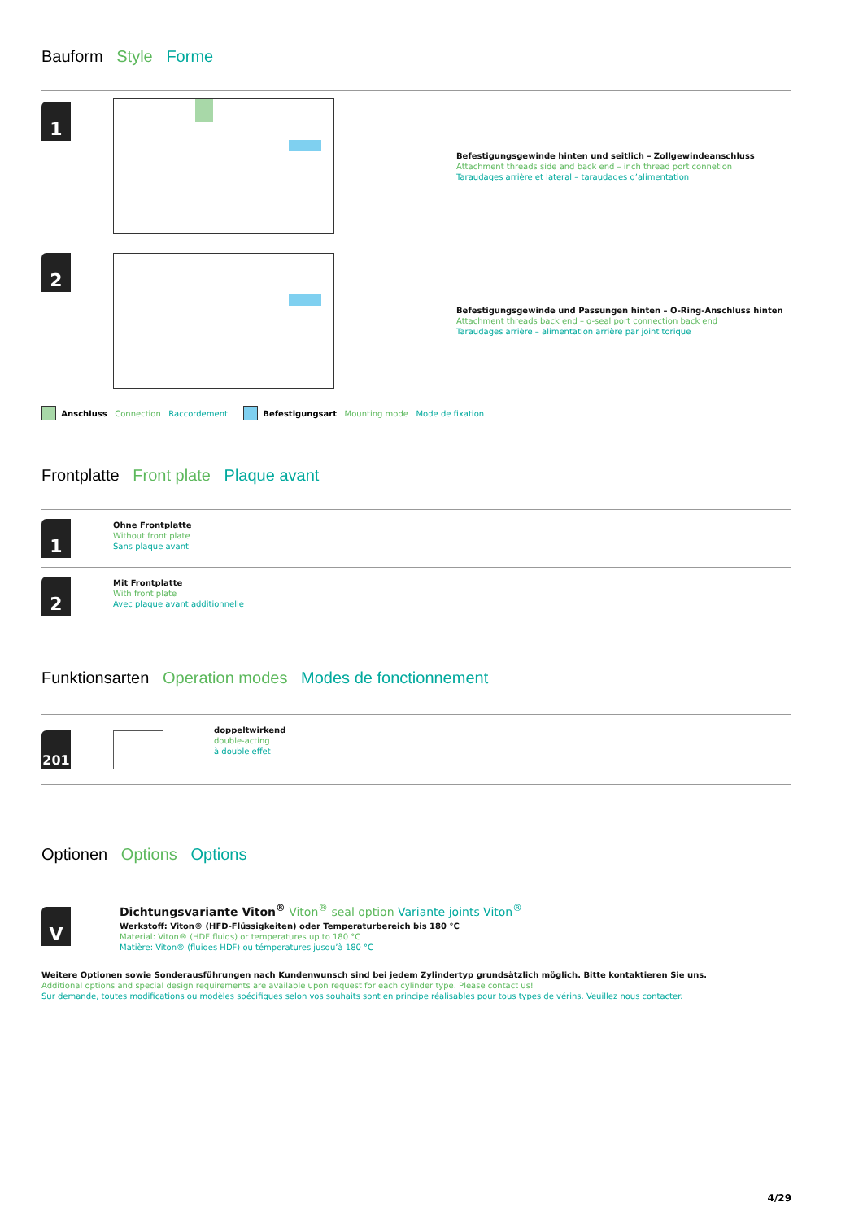Bauform Style Forme
1
Befestigungsgewinde hinten und seitlich – Zollgewindeanschluss
Attachment threads side and back end – inch thread port connetion
Taraudages arrière et lateral – taraudages d’alimentation
2
Befestigungsgewinde und Passungen hinten – O-Ring-Anschluss hinten
Attachment threads back end – o-seal port connection back end
Taraudages arrière – alimentation arrière par joint torique
Anschluss Connection Raccordement Befestigungsart Mounting mode Mode de fixation
Frontplatte Front plate Plaque avant
1
Ohne Frontplatte
Without front plate
Sans plaque avant
2
Mit Frontplatte
With front plate
Avec plaque avant additionnelle
Funktionsarten Operation modes Modes de fonctionnement
201
doppeltwirkend
double-acting
à double effet
Optionen Options Options
V
Dichtungsvariante Viton<sup>®</sup> Viton<sup>®</sup> seal option Variante joints Viton<sup>®</sup>
Werkstoff: Viton® (HFD-Flüssigkeiten) oder Temperaturbereich bis 180 °C
Material: Viton® (HDF fluids) or temperatures up to 180 °C
Matière: Viton® (fluides HDF) ou témperatures jusqu’à 180 °C
Weitere Optionen sowie Sonderausführungen nach Kundenwunsch sind bei jedem Zylindertyp grundsätzlich möglich. Bitte kontaktieren Sie uns.
Additional options and special design requirements are available upon request for each cylinder type. Please contact us!
Sur demande, toutes modifications ou modèles spécifiques selon vos souhaits sont en principe réalisables pour tous types de vérins. Veuillez nous contacter.
4/29